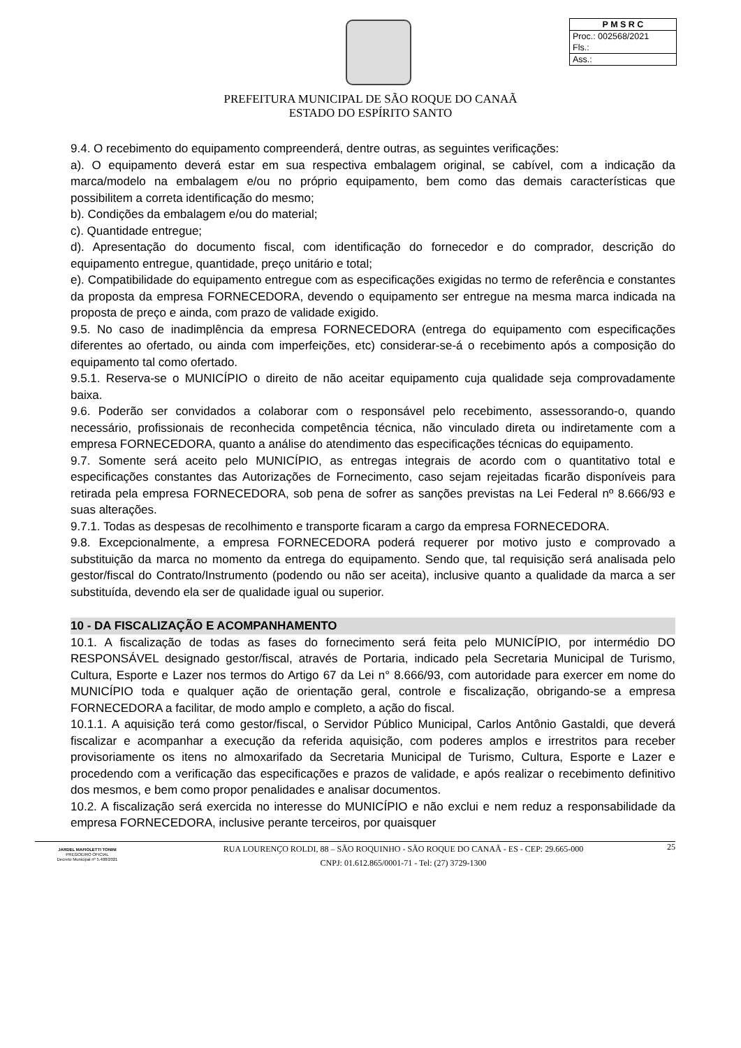P M S R C
Proc.: 002568/2021
Fls.:
Ass.:
PREFEITURA MUNICIPAL DE SÃO ROQUE DO CANAÃ
ESTADO DO ESPÍRITO SANTO
9.4. O recebimento do equipamento compreenderá, dentre outras, as seguintes verificações:
a). O equipamento deverá estar em sua respectiva embalagem original, se cabível, com a indicação da marca/modelo na embalagem e/ou no próprio equipamento, bem como das demais características que possibilitem a correta identificação do mesmo;
b). Condições da embalagem e/ou do material;
c). Quantidade entregue;
d). Apresentação do documento fiscal, com identificação do fornecedor e do comprador, descrição do equipamento entregue, quantidade, preço unitário e total;
e). Compatibilidade do equipamento entregue com as especificações exigidas no termo de referência e constantes da proposta da empresa FORNECEDORA, devendo o equipamento ser entregue na mesma marca indicada na proposta de preço e ainda, com prazo de validade exigido.
9.5. No caso de inadimplência da empresa FORNECEDORA (entrega do equipamento com especificações diferentes ao ofertado, ou ainda com imperfeições, etc) considerar-se-á o recebimento após a composição do equipamento tal como ofertado.
9.5.1. Reserva-se o MUNICÍPIO o direito de não aceitar equipamento cuja qualidade seja comprovadamente baixa.
9.6. Poderão ser convidados a colaborar com o responsável pelo recebimento, assessorando-o, quando necessário, profissionais de reconhecida competência técnica, não vinculado direta ou indiretamente com a empresa FORNECEDORA, quanto a análise do atendimento das especificações técnicas do equipamento.
9.7. Somente será aceito pelo MUNICÍPIO, as entregas integrais de acordo com o quantitativo total e especificações constantes das Autorizações de Fornecimento, caso sejam rejeitadas ficarão disponíveis para retirada pela empresa FORNECEDORA, sob pena de sofrer as sanções previstas na Lei Federal nº 8.666/93 e suas alterações.
9.7.1. Todas as despesas de recolhimento e transporte ficaram a cargo da empresa FORNECEDORA.
9.8. Excepcionalmente, a empresa FORNECEDORA poderá requerer por motivo justo e comprovado a substituição da marca no momento da entrega do equipamento. Sendo que, tal requisição será analisada pelo gestor/fiscal do Contrato/Instrumento (podendo ou não ser aceita), inclusive quanto a qualidade da marca a ser substituída, devendo ela ser de qualidade igual ou superior.
10 - DA FISCALIZAÇÃO E ACOMPANHAMENTO
10.1. A fiscalização de todas as fases do fornecimento será feita pelo MUNICÍPIO, por intermédio DO RESPONSÁVEL designado gestor/fiscal, através de Portaria, indicado pela Secretaria Municipal de Turismo, Cultura, Esporte e Lazer nos termos do Artigo 67 da Lei n° 8.666/93, com autoridade para exercer em nome do MUNICÍPIO toda e qualquer ação de orientação geral, controle e fiscalização, obrigando-se a empresa FORNECEDORA a facilitar, de modo amplo e completo, a ação do fiscal.
10.1.1. A aquisição terá como gestor/fiscal, o Servidor Público Municipal, Carlos Antônio Gastaldi, que deverá fiscalizar e acompanhar a execução da referida aquisição, com poderes amplos e irrestritos para receber provisoriamente os itens no almoxarifado da Secretaria Municipal de Turismo, Cultura, Esporte e Lazer e procedendo com a verificação das especificações e prazos de validade, e após realizar o recebimento definitivo dos mesmos, e bem como propor penalidades e analisar documentos.
10.2. A fiscalização será exercida no interesse do MUNICÍPIO e não exclui e nem reduz a responsabilidade da empresa FORNECEDORA, inclusive perante terceiros, por quaisquer
JARDEL MAFIOLETTI TONINI
PREGOEIRO OFICIAL
Decreto Municipal nº 5.408/2021
RUA LOURENÇO ROLDI, 88 – SÃO ROQUINHO - SÃO ROQUE DO CANAÃ - ES - CEP: 29.665-000
CNPJ: 01.612.865/0001-71 - Tel: (27) 3729-1300
25